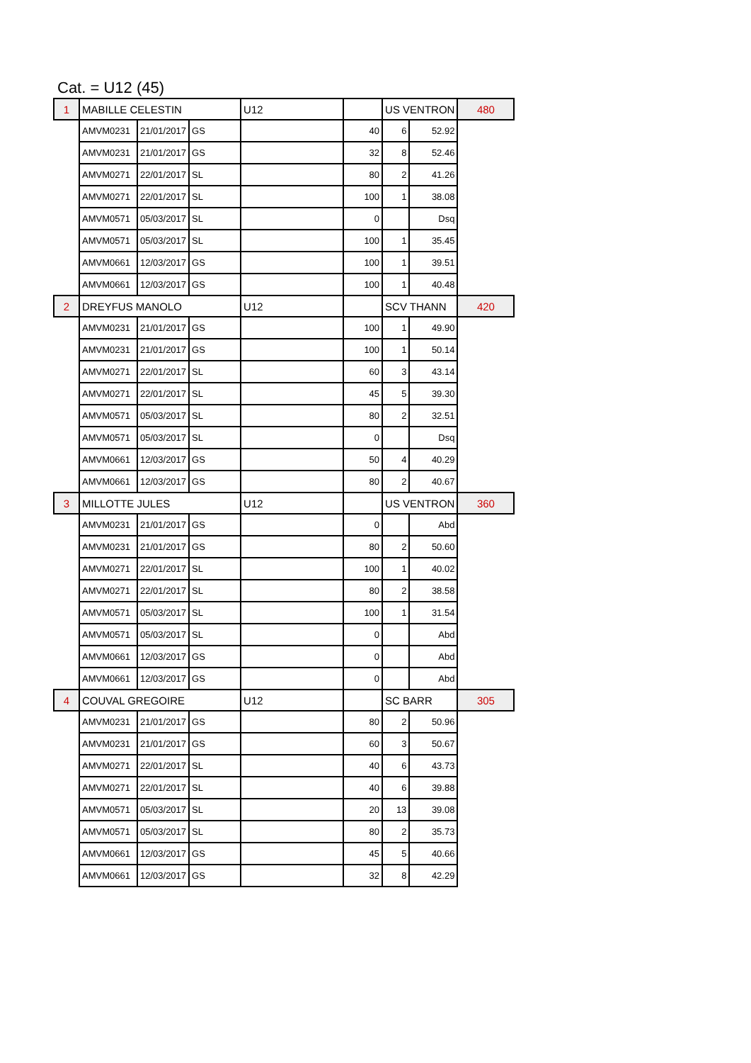Cat. = U12 (45)
| 1 | MABILLE CELESTIN | | | U12 | | US VENTRON | | 480 |
| | AMVM0231 | 21/01/2017 | GS | | 40 | 6 | 52.92 | |
| | AMVM0231 | 21/01/2017 | GS | | 32 | 8 | 52.46 | |
| | AMVM0271 | 22/01/2017 | SL | | 80 | 2 | 41.26 | |
| | AMVM0271 | 22/01/2017 | SL | | 100 | 1 | 38.08 | |
| | AMVM0571 | 05/03/2017 | SL | | 0 | | Dsq | |
| | AMVM0571 | 05/03/2017 | SL | | 100 | 1 | 35.45 | |
| | AMVM0661 | 12/03/2017 | GS | | 100 | 1 | 39.51 | |
| | AMVM0661 | 12/03/2017 | GS | | 100 | 1 | 40.48 | |
| 2 | DREYFUS MANOLO | | | U12 | | SCV THANN | | 420 |
| | AMVM0231 | 21/01/2017 | GS | | 100 | 1 | 49.90 | |
| | AMVM0231 | 21/01/2017 | GS | | 100 | 1 | 50.14 | |
| | AMVM0271 | 22/01/2017 | SL | | 60 | 3 | 43.14 | |
| | AMVM0271 | 22/01/2017 | SL | | 45 | 5 | 39.30 | |
| | AMVM0571 | 05/03/2017 | SL | | 80 | 2 | 32.51 | |
| | AMVM0571 | 05/03/2017 | SL | | 0 | | Dsq | |
| | AMVM0661 | 12/03/2017 | GS | | 50 | 4 | 40.29 | |
| | AMVM0661 | 12/03/2017 | GS | | 80 | 2 | 40.67 | |
| 3 | MILLOTTE JULES | | | U12 | | US VENTRON | | 360 |
| | AMVM0231 | 21/01/2017 | GS | | 0 | | Abd | |
| | AMVM0231 | 21/01/2017 | GS | | 80 | 2 | 50.60 | |
| | AMVM0271 | 22/01/2017 | SL | | 100 | 1 | 40.02 | |
| | AMVM0271 | 22/01/2017 | SL | | 80 | 2 | 38.58 | |
| | AMVM0571 | 05/03/2017 | SL | | 100 | 1 | 31.54 | |
| | AMVM0571 | 05/03/2017 | SL | | 0 | | Abd | |
| | AMVM0661 | 12/03/2017 | GS | | 0 | | Abd | |
| | AMVM0661 | 12/03/2017 | GS | | 0 | | Abd | |
| 4 | COUVAL GREGOIRE | | | U12 | | SC BARR | | 305 |
| | AMVM0231 | 21/01/2017 | GS | | 80 | 2 | 50.96 | |
| | AMVM0231 | 21/01/2017 | GS | | 60 | 3 | 50.67 | |
| | AMVM0271 | 22/01/2017 | SL | | 40 | 6 | 43.73 | |
| | AMVM0271 | 22/01/2017 | SL | | 40 | 6 | 39.88 | |
| | AMVM0571 | 05/03/2017 | SL | | 20 | 13 | 39.08 | |
| | AMVM0571 | 05/03/2017 | SL | | 80 | 2 | 35.73 | |
| | AMVM0661 | 12/03/2017 | GS | | 45 | 5 | 40.66 | |
| | AMVM0661 | 12/03/2017 | GS | | 32 | 8 | 42.29 | |